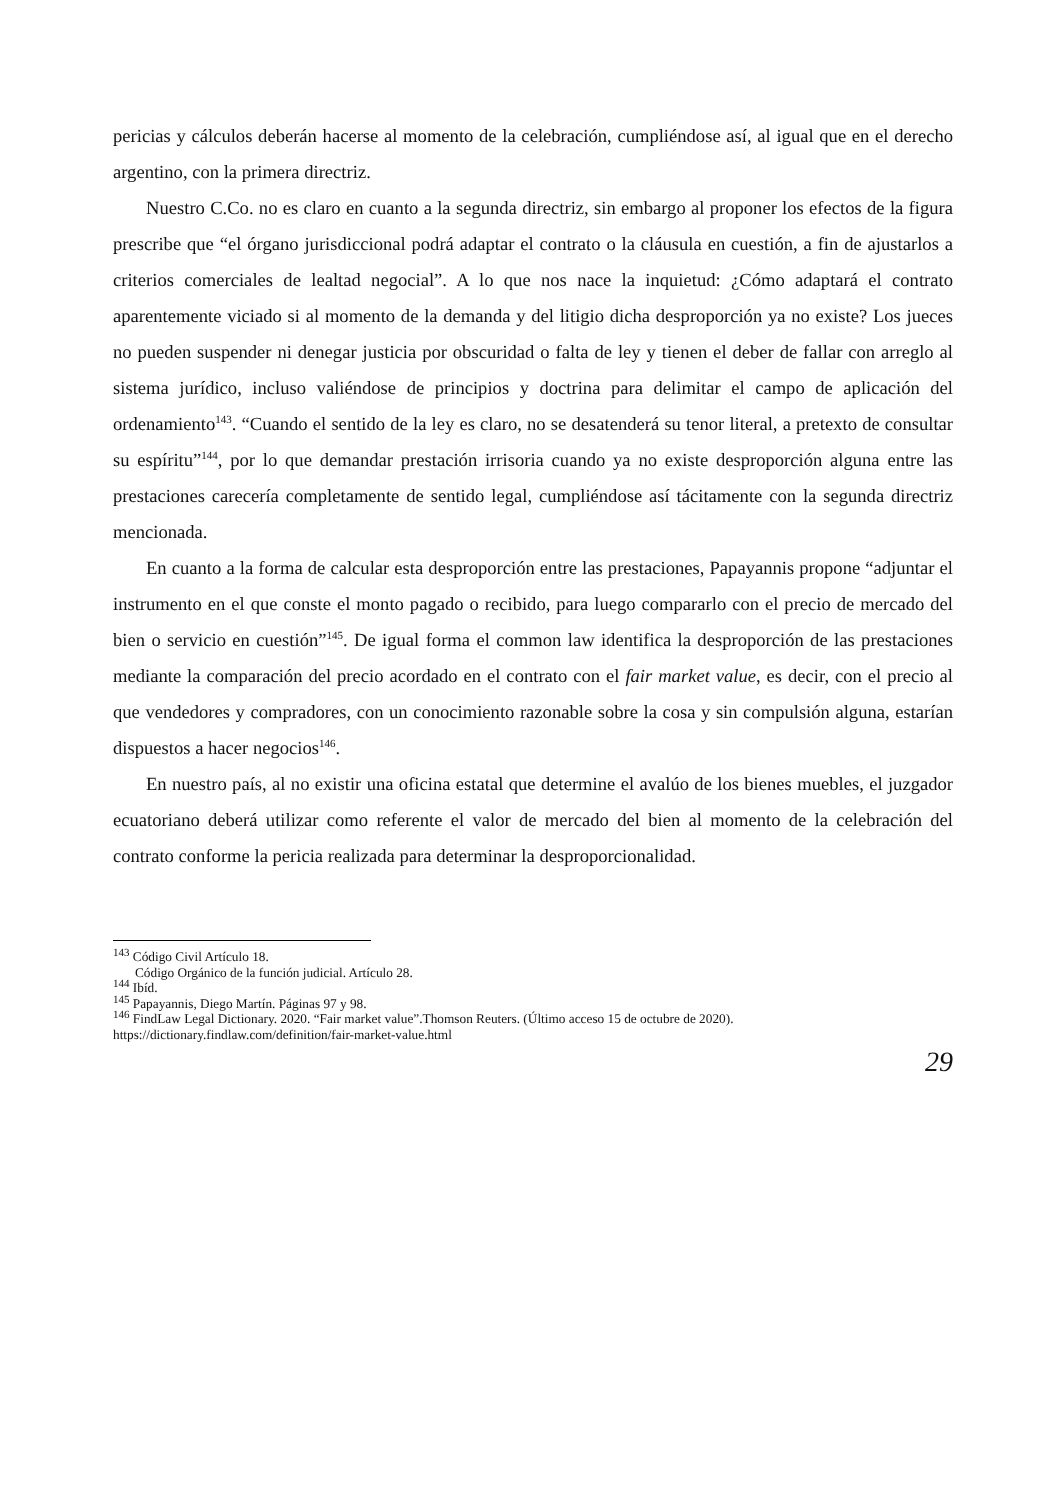pericias y cálculos deberán hacerse al momento de la celebración, cumpliéndose así, al igual que en el derecho argentino, con la primera directriz.
Nuestro C.Co. no es claro en cuanto a la segunda directriz, sin embargo al proponer los efectos de la figura prescribe que “el órgano jurisdiccional podrá adaptar el contrato o la cláusula en cuestión, a fin de ajustarlos a criterios comerciales de lealtad negocial”. A lo que nos nace la inquietud: ¿Cómo adaptará el contrato aparentemente viciado si al momento de la demanda y del litigio dicha desproporción ya no existe? Los jueces no pueden suspender ni denegar justicia por obscuridad o falta de ley y tienen el deber de fallar con arreglo al sistema jurídico, incluso valiéndose de principios y doctrina para delimitar el campo de aplicación del ordenamiento<sup>143</sup>. “Cuando el sentido de la ley es claro, no se desatenderá su tenor literal, a pretexto de consultar su espíritu”<sup>144</sup>, por lo que demandar prestación irrisoria cuando ya no existe desproporción alguna entre las prestaciones carecería completamente de sentido legal, cumpliéndose así tácitamente con la segunda directriz mencionada.
En cuanto a la forma de calcular esta desproporción entre las prestaciones, Papayannis propone “adjuntar el instrumento en el que conste el monto pagado o recibido, para luego compararlo con el precio de mercado del bien o servicio en cuestión”<sup>145</sup>. De igual forma el common law identifica la desproporción de las prestaciones mediante la comparación del precio acordado en el contrato con el fair market value, es decir, con el precio al que vendedores y compradores, con un conocimiento razonable sobre la cosa y sin compulsión alguna, estarían dispuestos a hacer negocios<sup>146</sup>.
En nuestro país, al no existir una oficina estatal que determine el avalúo de los bienes muebles, el juzgador ecuatoriano deberá utilizar como referente el valor de mercado del bien al momento de la celebración del contrato conforme la pericia realizada para determinar la desproporcionalidad.
<sup>143</sup> Código Civil Artículo 18.
Código Orgánico de la función judicial. Artículo 28.
<sup>144</sup> Ibíd.
<sup>145</sup> Papayannis, Diego Martín. Páginas 97 y 98.
<sup>146</sup> FindLaw Legal Dictionary. 2020. “Fair market value”.Thomson Reuters. (Último acceso 15 de octubre de 2020). https://dictionary.findlaw.com/definition/fair-market-value.html
29